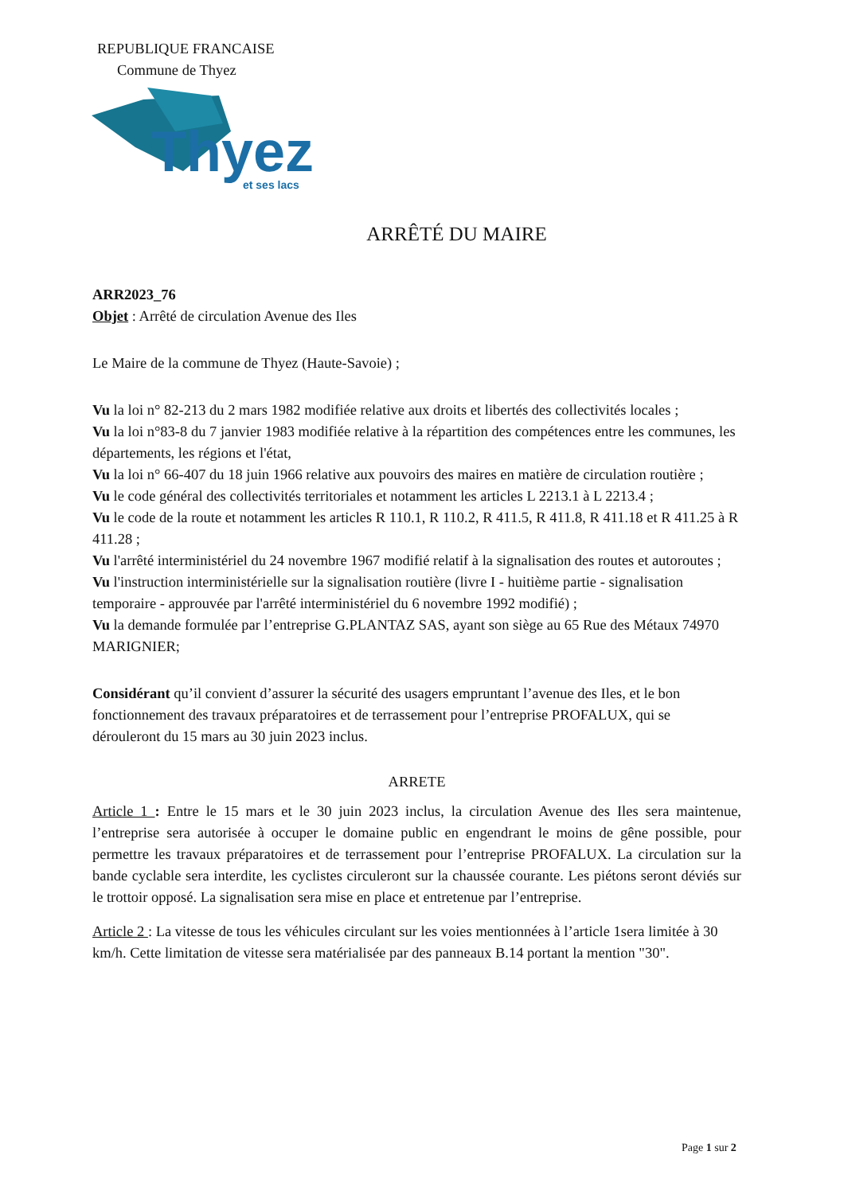REPUBLIQUE FRANCAISE
Commune de Thyez
Thyez
et ses lacs
ARRÊTÉ DU MAIRE
ARR2023_76
Objet : Arrêté de circulation Avenue des Iles
Le Maire de la commune de Thyez (Haute-Savoie) ;
Vu la loi n° 82-213 du 2 mars 1982 modifiée relative aux droits et libertés des collectivités locales ;
Vu la loi n°83-8 du 7 janvier 1983 modifiée relative à la répartition des compétences entre les communes, les départements, les régions et l'état,
Vu la loi n° 66-407 du 18 juin 1966 relative aux pouvoirs des maires en matière de circulation routière ;
Vu le code général des collectivités territoriales et notamment les articles L 2213.1 à L 2213.4 ;
Vu le code de la route et notamment les articles R 110.1, R 110.2, R 411.5, R 411.8, R 411.18 et R 411.25 à R 411.28 ;
Vu l'arrêté interministériel du 24 novembre 1967 modifié relatif à la signalisation des routes et autoroutes ;
Vu l'instruction interministérielle sur la signalisation routière (livre I - huitième partie - signalisation temporaire - approuvée par l'arrêté interministériel du 6 novembre 1992 modifié) ;
Vu la demande formulée par l’entreprise G.PLANTAZ SAS, ayant son siège au 65 Rue des Métaux 74970 MARIGNIER;
Considérant qu’il convient d’assurer la sécurité des usagers empruntant l’avenue des Iles, et le bon fonctionnement des travaux préparatoires et de terrassement pour l’entreprise PROFALUX, qui se dérouleront du 15 mars au 30 juin 2023 inclus.
ARRETE
Article 1 : Entre le 15 mars et le 30 juin 2023 inclus, la circulation Avenue des Iles sera maintenue, l’entreprise sera autorisée à occuper le domaine public en engendrant le moins de gêne possible, pour permettre les travaux préparatoires et de terrassement pour l’entreprise PROFALUX. La circulation sur la bande cyclable sera interdite, les cyclistes circuleront sur la chaussée courante. Les piétons seront déviés sur le trottoir opposé. La signalisation sera mise en place et entretenue par l’entreprise.
Article 2 : La vitesse de tous les véhicules circulant sur les voies mentionnées à l’article 1sera limitée à 30 km/h. Cette limitation de vitesse sera matérialisée par des panneaux B.14 portant la mention "30".
Page 1 sur 2